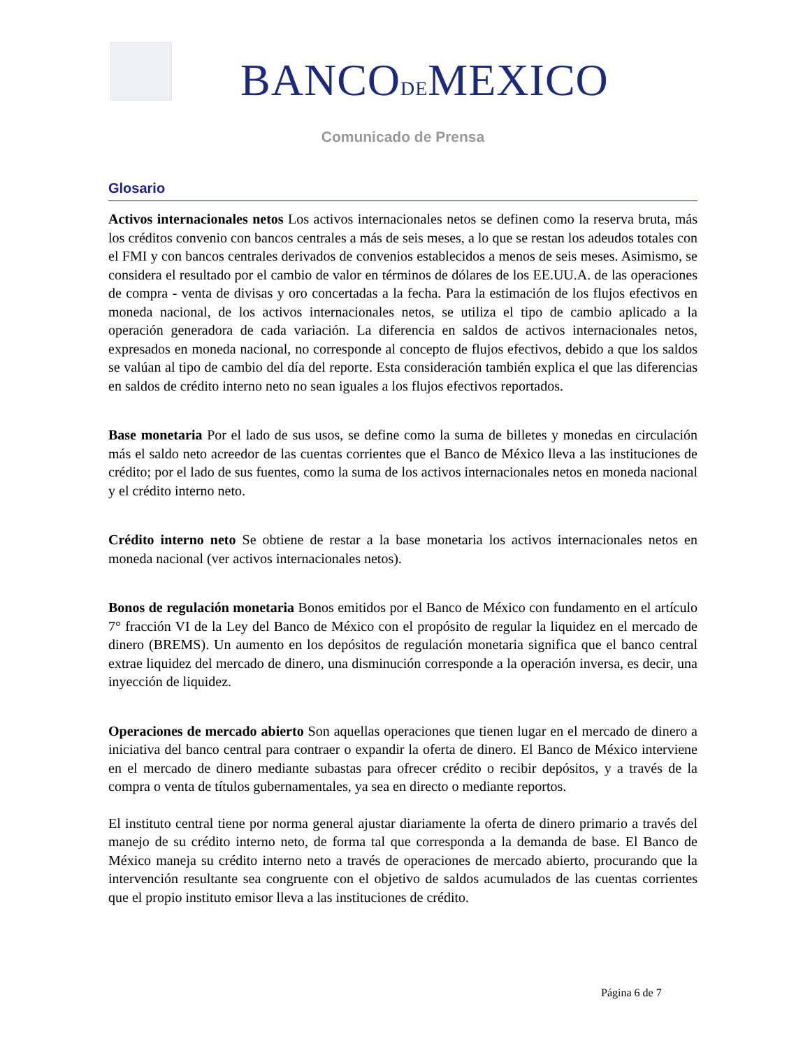BANCODEMEXICO
Comunicado de Prensa
Glosario
Activos internacionales netos Los activos internacionales netos se definen como la reserva bruta, más los créditos convenio con bancos centrales a más de seis meses, a lo que se restan los adeudos totales con el FMI y con bancos centrales derivados de convenios establecidos a menos de seis meses. Asimismo, se considera el resultado por el cambio de valor en términos de dólares de los EE.UU.A. de las operaciones de compra - venta de divisas y oro concertadas a la fecha. Para la estimación de los flujos efectivos en moneda nacional, de los activos internacionales netos, se utiliza el tipo de cambio aplicado a la operación generadora de cada variación. La diferencia en saldos de activos internacionales netos, expresados en moneda nacional, no corresponde al concepto de flujos efectivos, debido a que los saldos se valúan al tipo de cambio del día del reporte. Esta consideración también explica el que las diferencias en saldos de crédito interno neto no sean iguales a los flujos efectivos reportados.
Base monetaria Por el lado de sus usos, se define como la suma de billetes y monedas en circulación más el saldo neto acreedor de las cuentas corrientes que el Banco de México lleva a las instituciones de crédito; por el lado de sus fuentes, como la suma de los activos internacionales netos en moneda nacional y el crédito interno neto.
Crédito interno neto Se obtiene de restar a la base monetaria los activos internacionales netos en moneda nacional (ver activos internacionales netos).
Bonos de regulación monetaria Bonos emitidos por el Banco de México con fundamento en el artículo 7° fracción VI de la Ley del Banco de México con el propósito de regular la liquidez en el mercado de dinero (BREMS). Un aumento en los depósitos de regulación monetaria significa que el banco central extrae liquidez del mercado de dinero, una disminución corresponde a la operación inversa, es decir, una inyección de liquidez.
Operaciones de mercado abierto Son aquellas operaciones que tienen lugar en el mercado de dinero a iniciativa del banco central para contraer o expandir la oferta de dinero. El Banco de México interviene en el mercado de dinero mediante subastas para ofrecer crédito o recibir depósitos, y a través de la compra o venta de títulos gubernamentales, ya sea en directo o mediante reportos.
El instituto central tiene por norma general ajustar diariamente la oferta de dinero primario a través del manejo de su crédito interno neto, de forma tal que corresponda a la demanda de base. El Banco de México maneja su crédito interno neto a través de operaciones de mercado abierto, procurando que la intervención resultante sea congruente con el objetivo de saldos acumulados de las cuentas corrientes que el propio instituto emisor lleva a las instituciones de crédito.
Página 6 de 7